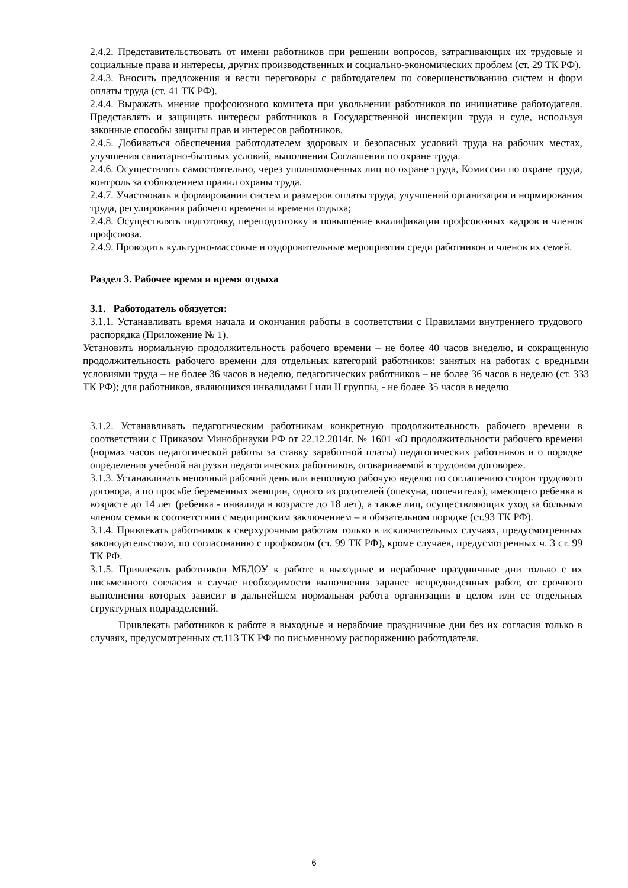2.4.2. Представительствовать от имени работников при решении вопросов, затрагивающих их трудовые и социальные права и интересы, других производственных и социально-экономических проблем (ст. 29 ТК РФ).
2.4.3. Вносить предложения и вести переговоры с работодателем по совершенствованию систем и форм оплаты труда (ст. 41 ТК РФ).
2.4.4. Выражать мнение профсоюзного комитета при увольнении работников по инициативе работодателя. Представлять и защищать интересы работников в Государственной инспекции труда и суде, используя законные способы защиты прав и интересов работников.
2.4.5. Добиваться обеспечения работодателем здоровых и безопасных условий труда на рабочих местах, улучшения санитарно-бытовых условий, выполнения Соглашения по охране труда.
2.4.6. Осуществлять самостоятельно, через уполномоченных лиц по охране труда, Комиссии по охране труда, контроль за соблюдением правил охраны труда.
2.4.7. Участвовать в формировании систем и размеров оплаты труда, улучшений организации и нормирования труда, регулирования рабочего времени и времени отдыха;
2.4.8. Осуществлять подготовку, переподготовку и повышение квалификации профсоюзных кадров и членов профсоюза.
2.4.9. Проводить культурно-массовые и оздоровительные мероприятия среди работников и членов их семей.
Раздел 3. Рабочее время и время отдыха
3.1. Работодатель обязуется:
3.1.1. Устанавливать время начала и окончания работы в соответствии с Правилами внутреннего трудового распорядка (Приложение № 1).
Установить нормальную продолжительность рабочего времени – не более 40 часов внеделю, и сокращенную продолжительность рабочего времени для отдельных категорий работников: занятых на работах с вредными условиями труда – не более 36 часов в неделю, педагогических работников – не более 36 часов в неделю (ст. 333 ТК РФ); для работников, являющихся инвалидами I или II группы, - не более 35 часов в неделю
3.1.2. Устанавливать педагогическим работникам конкретную продолжительность рабочего времени в соответствии с Приказом Минобрнауки РФ от 22.12.2014г. № 1601 «О продолжительности рабочего времени (нормах часов педагогической работы за ставку заработной платы) педагогических работников и о порядке определения учебной нагрузки педагогических работников, оговариваемой в трудовом договоре».
3.1.3. Устанавливать неполный рабочий день или неполную рабочую неделю по соглашению сторон трудового договора, а по просьбе беременных женщин, одного из родителей (опекуна, попечителя), имеющего ребенка в возрасте до 14 лет (ребенка - инвалида в возрасте до 18 лет), а также лиц, осуществляющих уход за больным членом семьи в соответствии с медицинским заключением – в обязательном порядке (ст.93 ТК РФ).
3.1.4. Привлекать работников к сверхурочным работам только в исключительных случаях, предусмотренных законодательством, по согласованию с профкомом (ст. 99 ТК РФ), кроме случаев, предусмотренных ч. 3 ст. 99 ТК РФ.
3.1.5. Привлекать работников МБДОУ к работе в выходные и нерабочие праздничные дни только с их письменного согласия в случае необходимости выполнения заранее непредвиденных работ, от срочного выполнения которых зависит в дальнейшем нормальная работа организации в целом или ее отдельных структурных подразделений.
Привлекать работников к работе в выходные и нерабочие праздничные дни без их согласия только в случаях, предусмотренных ст.113 ТК РФ по письменному распоряжению работодателя.
6